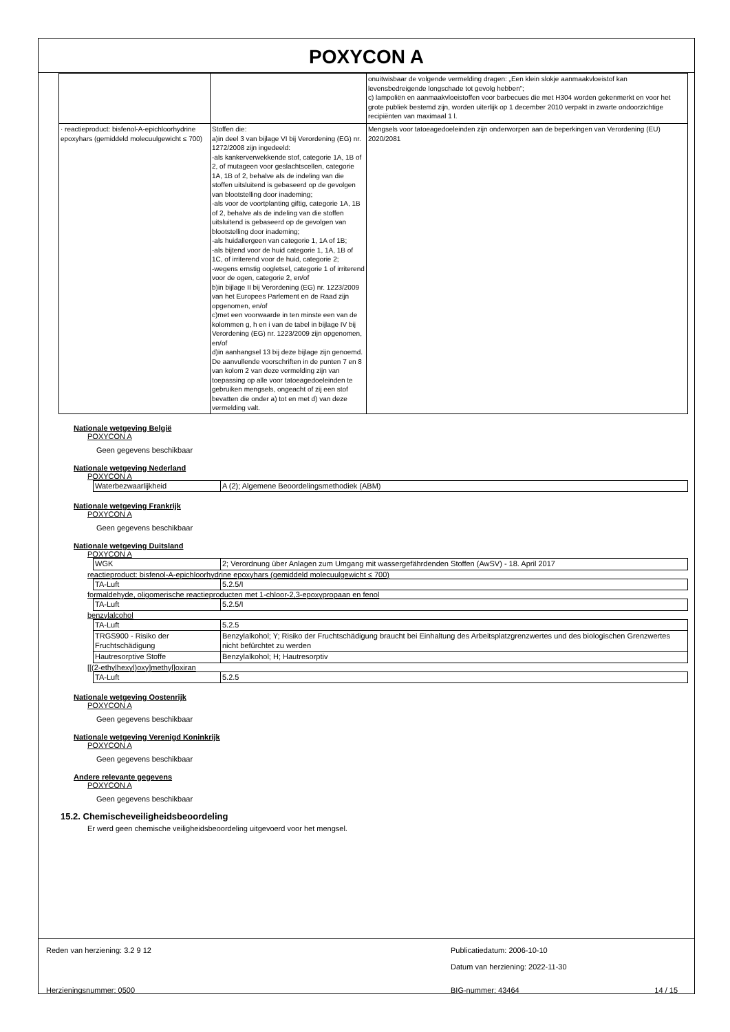POXYCON A
| | | onuitwisbaar de volgende vermelding dragen: „Een klein slokje aanmaakvloeistof kan levensbedreigende longschade tot gevolg hebben”; c) lampoliën en aanmaakvloeistoffen voor barbecues die met H304 worden gekenmerkt en voor het grote publiek bestemd zijn, worden uiterlijk op 1 december 2010 verpakt in zwarte ondoorzichtige recipiënten van maximaal 1 l. |
| · reactieproduct: bisfenol-A-epichloorhydrine epoxyhars (gemiddeld molecuulgewicht ≤ 700) | Stoffen die: a)in deel 3 van bijlage VI bij Verordening (EG) nr. 1272/2008 zijn ingedeeld: -als kankerverwekkende stof, categorie 1A, 1B of 2, of mutageen voor geslachtscellen, categorie 1A, 1B of 2, behalve als de indeling van die stoffen uitsluitend is gebaseerd op de gevolgen van blootstelling door inademing; -als voor de voortplanting giftig, categorie 1A, 1B of 2, behalve als de indeling van die stoffen uitsluitend is gebaseerd op de gevolgen van blootstelling door inademing; -als huidallergeen van categorie 1, 1A of 1B; -als bijtend voor de huid categorie 1, 1A, 1B of 1C, of irriterend voor de huid, categorie 2; -wegens ernstig oogletsel, categorie 1 of irriterend voor de ogen, categorie 2, en/of b)in bijlage II bij Verordening (EG) nr. 1223/2009 van het Europees Parlement en de Raad zijn opgenomen, en/of c)met een voorwaarde in ten minste een van de kolommen g, h en i van de tabel in bijlage IV bij Verordening (EG) nr. 1223/2009 zijn opgenomen, en/of d)in aanhangsel 13 bij deze bijlage zijn genoemd. De aanvullende voorschriften in de punten 7 en 8 van kolom 2 van deze vermelding zijn van toepassing op alle voor tatoeagedoeleinden te gebruiken mengsels, ongeacht of zij een stof bevatten die onder a) tot en met d) van deze vermelding valt. | Mengsels voor tatoeagedoeleinden zijn onderworpen aan de beperkingen van Verordening (EU) 2020/2081 |
Nationale wetgeving België
POXYCON A
Geen gegevens beschikbaar
Nationale wetgeving Nederland
POXYCON A
| Waterbezwaarlijkheid | A (2); Algemene Beoordelingsmethodiek (ABM) |
Nationale wetgeving Frankrijk
POXYCON A
Geen gegevens beschikbaar
Nationale wetgeving Duitsland
POXYCON A
| WGK | 2; Verordnung über Anlagen zum Umgang mit wassergefährdenden Stoffen (AwSV) - 18. April 2017 |
reactieproduct: bisfenol-A-epichloorhydrine epoxyhars (gemiddeld molecuulgewicht ≤ 700)
| TA-Luft | 5.2.5/I |
formaldehyde, oligomerische reactieproducten met 1-chloor-2,3-epoxypropaan en fenol
| TA-Luft | 5.2.5/I |
benzylalcohol
| TA-Luft | 5.2.5 |
| TRGS900 - Risiko der Fruchtschädigung | Benzylalkohol; Y; Risiko der Fruchtschädigung braucht bei Einhaltung des Arbeitsplatzgrenzwertes und des biologischen Grenzwertes nicht befürchtet zu werden |
| Hautresorptive Stoffe | Benzylalkohol; H; Hautresorptiv |
[[(2-ethylhexyl)oxy]methyl]oxiran
| TA-Luft | 5.2.5 |
Nationale wetgeving Oostenrijk
POXYCON A
Geen gegevens beschikbaar
Nationale wetgeving Verenigd Koninkrijk
POXYCON A
Geen gegevens beschikbaar
Andere relevante gegevens
POXYCON A
Geen gegevens beschikbaar
15.2. Chemischeveiligheidsbeoordeling
Er werd geen chemische veiligheidsbeoordeling uitgevoerd voor het mengsel.
Reden van herziening: 3.2 9 12 Publicatiedatum: 2006-10-10
Datum van herziening: 2022-11-30
Herzieningsnummer: 0500 BIG-nummer: 43464 14 / 15